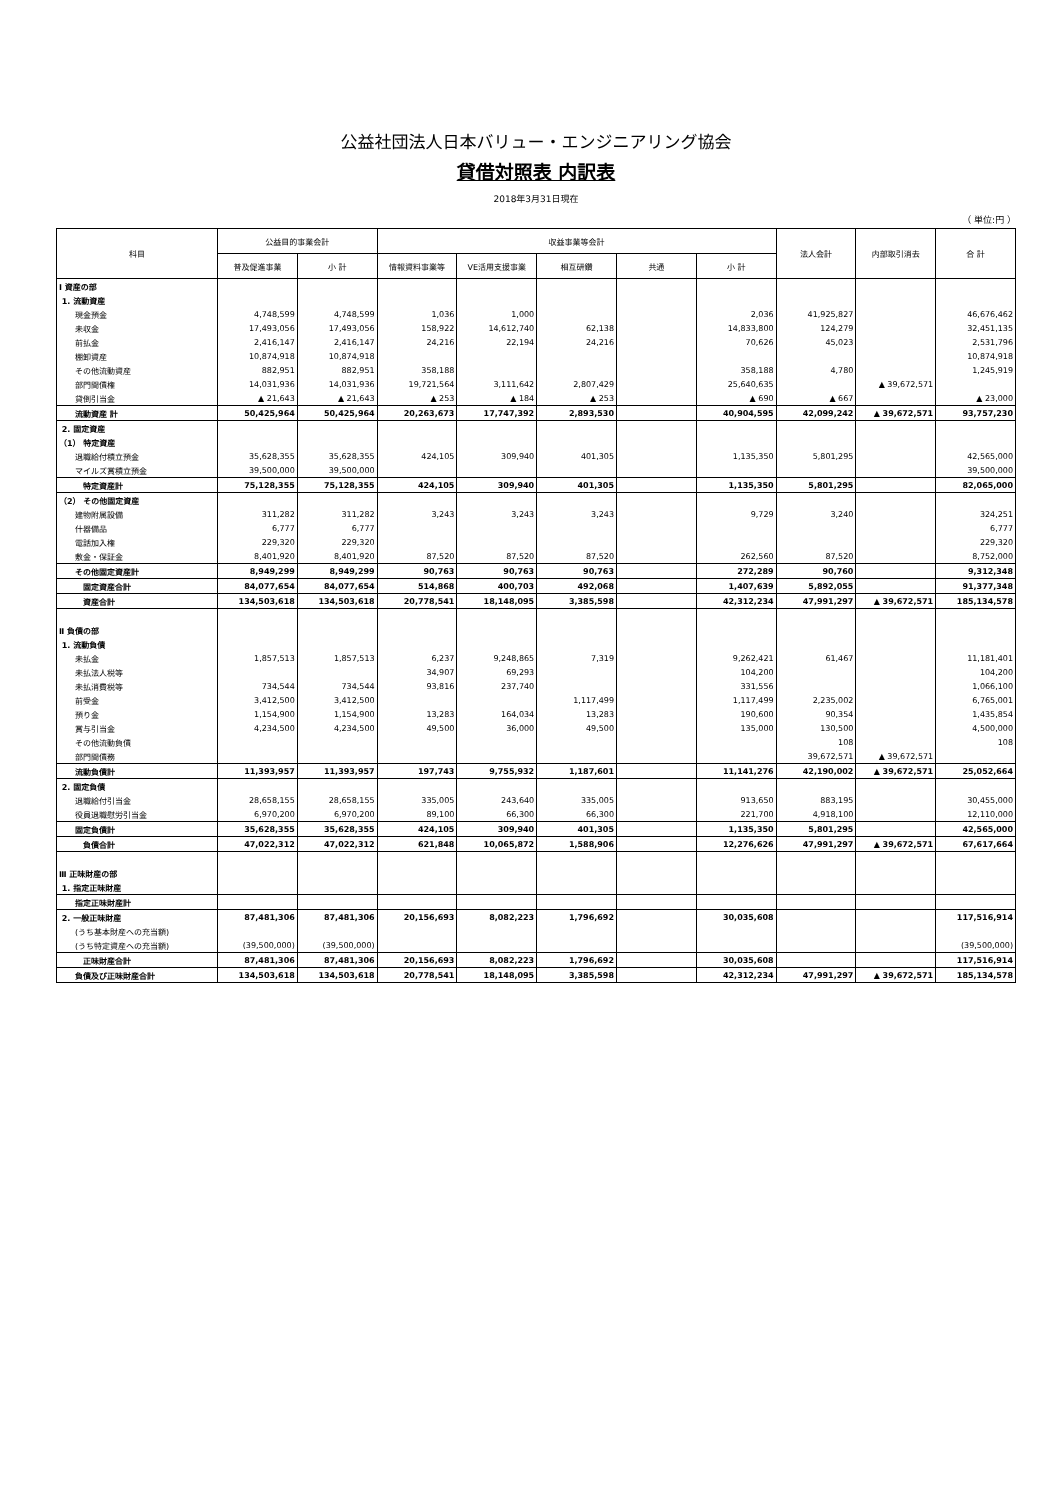公益社団法人日本バリュー・エンジニアリング協会
貸借対照表 内訳表
2018年3月31日現在
（ 単位:円 ）
| 科目 | 公益目的事業会計 | | 収益事業等会計 | | | | | 法人会計 | 内部取引消去 | 合 計 |
| --- | --- | --- | --- | --- | --- | --- | --- | --- | --- | --- |
| | 普及促進事業 | 小 計 | 情報資料事業等 | VE活用支援事業 | 相互研鑽 | 共通 | 小 計 | | | |
| Ⅰ 資産の部 | | | | | | | | | | |
| 1. 流動資産 | | | | | | | | | | |
| 現金預金 | 4,748,599 | 4,748,599 | 1,036 | 1,000 | | | 2,036 | 41,925,827 | | 46,676,462 |
| 未収金 | 17,493,056 | 17,493,056 | 158,922 | 14,612,740 | 62,138 | | 14,833,800 | 124,279 | | 32,451,135 |
| 前払金 | 2,416,147 | 2,416,147 | 24,216 | 22,194 | 24,216 | | 70,626 | 45,023 | | 2,531,796 |
| 棚卸資産 | 10,874,918 | 10,874,918 | | | | | | | | 10,874,918 |
| その他流動資産 | 882,951 | 882,951 | 358,188 | | | | 358,188 | 4,780 | | 1,245,919 |
| 部門間債権 | 14,031,936 | 14,031,936 | 19,721,564 | 3,111,642 | 2,807,429 | | 25,640,635 | | ▲ 39,672,571 | |
| 貸倒引当金 | ▲ 21,643 | ▲ 21,643 | ▲ 253 | ▲ 184 | ▲ 253 | | ▲ 690 | ▲ 667 | | ▲ 23,000 |
| 流動資産 計 | 50,425,964 | 50,425,964 | 20,263,673 | 17,747,392 | 2,893,530 | | 40,904,595 | 42,099,242 | ▲ 39,672,571 | 93,757,230 |
| 2. 固定資産 | | | | | | | | | | |
| （1） 特定資産 | | | | | | | | | | |
| 退職給付積立預金 | 35,628,355 | 35,628,355 | 424,105 | 309,940 | 401,305 | | 1,135,350 | 5,801,295 | | 42,565,000 |
| マイルズ賞積立預金 | 39,500,000 | 39,500,000 | | | | | | | | 39,500,000 |
| 特定資産計 | 75,128,355 | 75,128,355 | 424,105 | 309,940 | 401,305 | | 1,135,350 | 5,801,295 | | 82,065,000 |
| （2） その他固定資産 | | | | | | | | | | |
| 建物附属設備 | 311,282 | 311,282 | 3,243 | 3,243 | 3,243 | | 9,729 | 3,240 | | 324,251 |
| 什器備品 | 6,777 | 6,777 | | | | | | | | 6,777 |
| 電話加入権 | 229,320 | 229,320 | | | | | | | | 229,320 |
| 敷金・保証金 | 8,401,920 | 8,401,920 | 87,520 | 87,520 | 87,520 | | 262,560 | 87,520 | | 8,752,000 |
| その他固定資産計 | 8,949,299 | 8,949,299 | 90,763 | 90,763 | 90,763 | | 272,289 | 90,760 | | 9,312,348 |
| 固定資産合計 | 84,077,654 | 84,077,654 | 514,868 | 400,703 | 492,068 | | 1,407,639 | 5,892,055 | | 91,377,348 |
| 資産合計 | 134,503,618 | 134,503,618 | 20,778,541 | 18,148,095 | 3,385,598 | | 42,312,234 | 47,991,297 | ▲ 39,672,571 | 185,134,578 |
| Ⅱ 負債の部 | | | | | | | | | | |
| 1. 流動負債 | | | | | | | | | | |
| 未払金 | 1,857,513 | 1,857,513 | 6,237 | 9,248,865 | 7,319 | | 9,262,421 | 61,467 | | 11,181,401 |
| 未払法人税等 | | | 34,907 | 69,293 | | | 104,200 | | | 104,200 |
| 未払消費税等 | 734,544 | 734,544 | 93,816 | 237,740 | | | 331,556 | | | 1,066,100 |
| 前受金 | 3,412,500 | 3,412,500 | | | 1,117,499 | | 1,117,499 | 2,235,002 | | 6,765,001 |
| 預り金 | 1,154,900 | 1,154,900 | 13,283 | 164,034 | 13,283 | | 190,600 | 90,354 | | 1,435,854 |
| 賞与引当金 | 4,234,500 | 4,234,500 | 49,500 | 36,000 | 49,500 | | 135,000 | 130,500 | | 4,500,000 |
| その他流動負債 | | | | | | | | 108 | | 108 |
| 部門間債務 | | | | | | | | 39,672,571 | ▲ 39,672,571 | |
| 流動負債計 | 11,393,957 | 11,393,957 | 197,743 | 9,755,932 | 1,187,601 | | 11,141,276 | 42,190,002 | ▲ 39,672,571 | 25,052,664 |
| 2. 固定負債 | | | | | | | | | | |
| 退職給付引当金 | 28,658,155 | 28,658,155 | 335,005 | 243,640 | 335,005 | | 913,650 | 883,195 | | 30,455,000 |
| 役員退職慰労引当金 | 6,970,200 | 6,970,200 | 89,100 | 66,300 | 66,300 | | 221,700 | 4,918,100 | | 12,110,000 |
| 固定負債計 | 35,628,355 | 35,628,355 | 424,105 | 309,940 | 401,305 | | 1,135,350 | 5,801,295 | | 42,565,000 |
| 負債合計 | 47,022,312 | 47,022,312 | 621,848 | 10,065,872 | 1,588,906 | | 12,276,626 | 47,991,297 | ▲ 39,672,571 | 67,617,664 |
| Ⅲ 正味財産の部 | | | | | | | | | | |
| 1. 指定正味財産 | | | | | | | | | | |
| 指定正味財産計 | | | | | | | | | | |
| 2. 一般正味財産 | 87,481,306 | 87,481,306 | 20,156,693 | 8,082,223 | 1,796,692 | | 30,035,608 | | | 117,516,914 |
| (うち基本財産への充当額) | | | | | | | | | | |
| (うち特定資産への充当額) | (39,500,000) | (39,500,000) | | | | | | | | (39,500,000) |
| 正味財産合計 | 87,481,306 | 87,481,306 | 20,156,693 | 8,082,223 | 1,796,692 | | 30,035,608 | | | 117,516,914 |
| 負債及び正味財産合計 | 134,503,618 | 134,503,618 | 20,778,541 | 18,148,095 | 3,385,598 | | 42,312,234 | 47,991,297 | ▲ 39,672,571 | 185,134,578 |